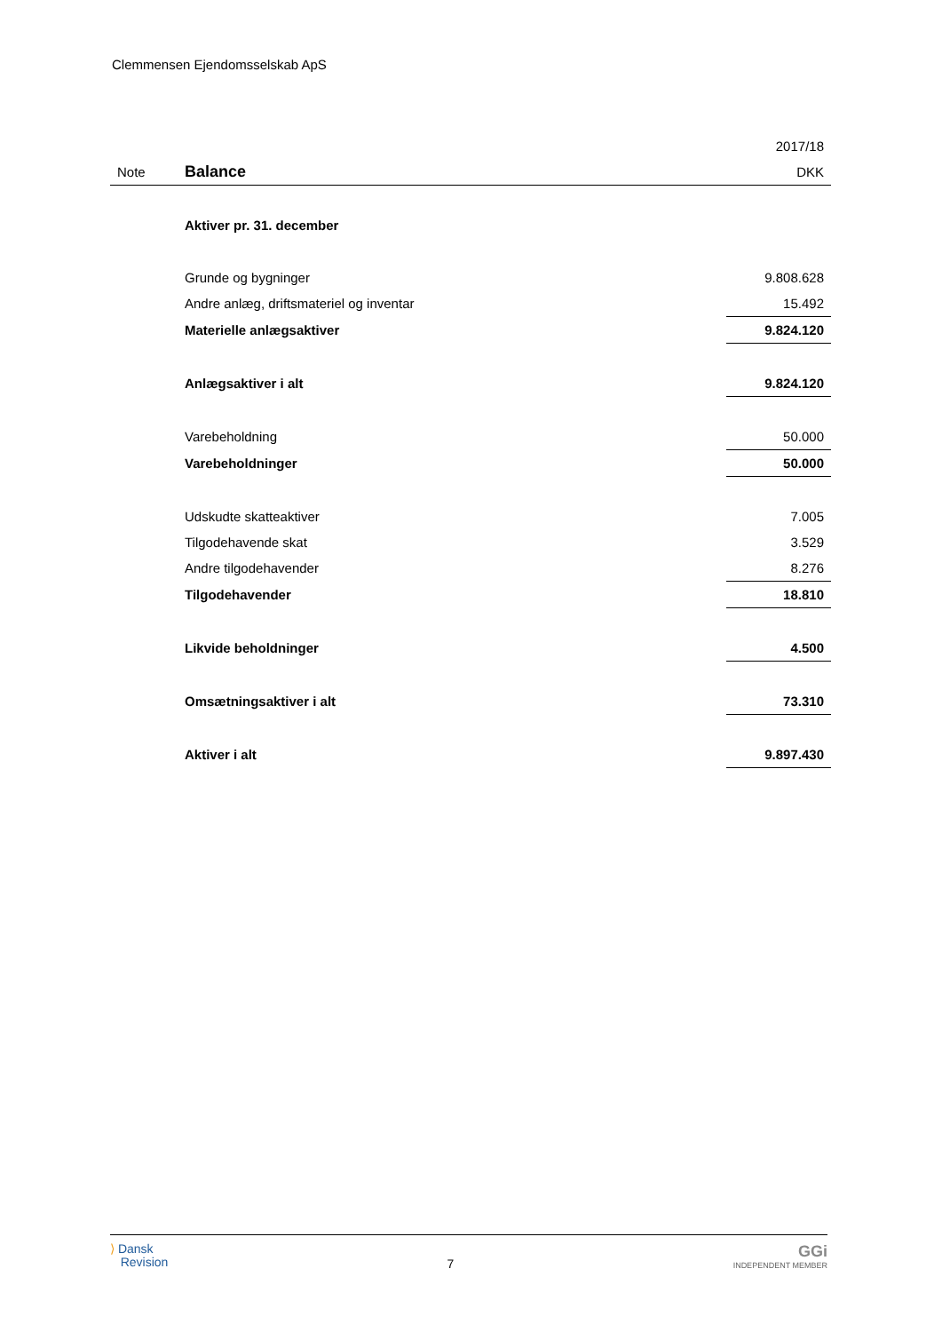Clemmensen Ejendomsselskab ApS
| | | 2017/18 |
| Note | Balance | DKK |
| | Aktiver pr. 31. december | |
| | Grunde og bygninger | 9.808.628 |
| | Andre anlæg, driftsmateriel og inventar | 15.492 |
| | Materielle anlægsaktiver | 9.824.120 |
| | Anlægsaktiver i alt | 9.824.120 |
| | Varebeholdning | 50.000 |
| | Varebeholdninger | 50.000 |
| | Udskudte skatteaktiver | 7.005 |
| | Tilgodehavende skat | 3.529 |
| | Andre tilgodehavender | 8.276 |
| | Tilgodehavender | 18.810 |
| | Likvide beholdninger | 4.500 |
| | Omsætningsaktiver i alt | 73.310 |
| | Aktiver i alt | 9.897.430 |
⟩ Dansk
Revision
7
GGi
INDEPENDENT MEMBER